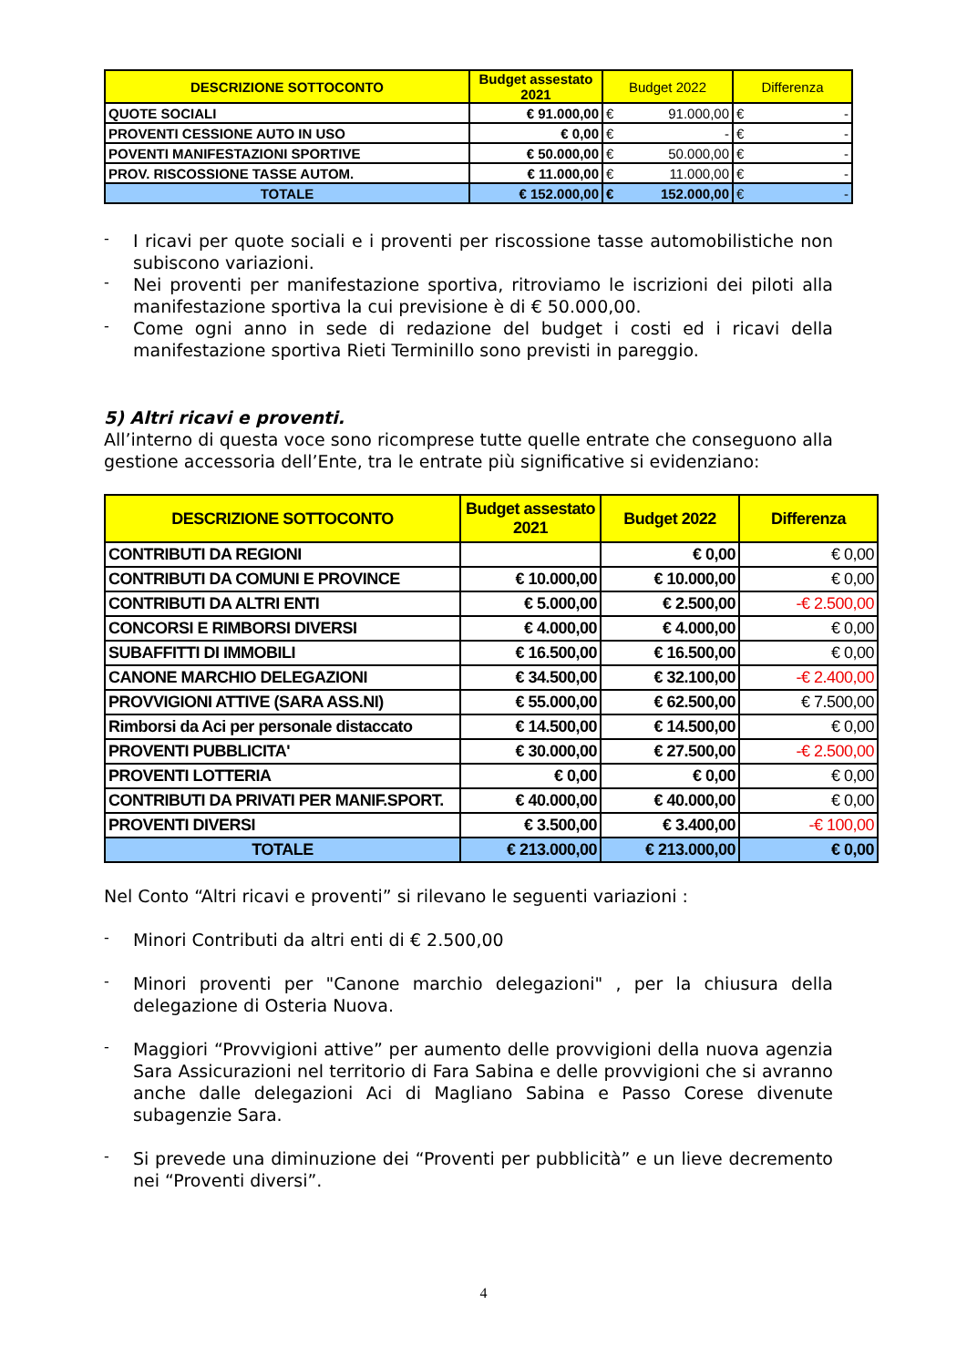| DESCRIZIONE SOTTOCONTO | Budget assestato 2021 | Budget 2022 | Differenza |
| --- | --- | --- | --- |
| QUOTE SOCIALI | € 91.000,00 | € 91.000,00 | € - |
| PROVENTI CESSIONE AUTO IN USO | € 0,00 | € - | € - |
| POVENTI MANIFESTAZIONI SPORTIVE | € 50.000,00 | € 50.000,00 | € - |
| PROV. RISCOSSIONE TASSE AUTOM. | € 11.000,00 | € 11.000,00 | € - |
| TOTALE | € 152.000,00 | € 152.000,00 | € - |
-
I ricavi per quote sociali e i proventi per riscossione tasse automobilistiche non subiscono variazioni.
-
Nei proventi per manifestazione sportiva, ritroviamo le iscrizioni dei piloti alla manifestazione sportiva la cui previsione è di € 50.000,00.
-
Come ogni anno in sede di redazione del budget i costi ed i ricavi della manifestazione sportiva Rieti Terminillo sono previsti in pareggio.
5) Altri ricavi e proventi.
All’interno di questa voce sono ricomprese tutte quelle entrate che conseguono alla gestione accessoria dell’Ente, tra le entrate più significative si evidenziano:
| DESCRIZIONE SOTTOCONTO | Budget assestato 2021 | Budget 2022 | Differenza |
| --- | --- | --- | --- |
| CONTRIBUTI DA REGIONI | | € 0,00 | € 0,00 |
| CONTRIBUTI DA COMUNI E PROVINCE | € 10.000,00 | € 10.000,00 | € 0,00 |
| CONTRIBUTI DA ALTRI ENTI | € 5.000,00 | € 2.500,00 | -€ 2.500,00 |
| CONCORSI E RIMBORSI DIVERSI | € 4.000,00 | € 4.000,00 | € 0,00 |
| SUBAFFITTI DI IMMOBILI | € 16.500,00 | € 16.500,00 | € 0,00 |
| CANONE MARCHIO DELEGAZIONI | € 34.500,00 | € 32.100,00 | -€ 2.400,00 |
| PROVVIGIONI ATTIVE (SARA ASS.NI) | € 55.000,00 | € 62.500,00 | € 7.500,00 |
| Rimborsi da Aci per personale distaccato | € 14.500,00 | € 14.500,00 | € 0,00 |
| PROVENTI PUBBLICITA' | € 30.000,00 | € 27.500,00 | -€ 2.500,00 |
| PROVENTI LOTTERIA | € 0,00 | € 0,00 | € 0,00 |
| CONTRIBUTI DA PRIVATI PER MANIF.SPORT. | € 40.000,00 | € 40.000,00 | € 0,00 |
| PROVENTI DIVERSI | € 3.500,00 | € 3.400,00 | -€ 100,00 |
| TOTALE | € 213.000,00 | € 213.000,00 | € 0,00 |
Nel Conto “Altri ricavi e proventi” si rilevano le seguenti variazioni :
-
Minori Contributi da altri enti di € 2.500,00
-
Minori proventi per "Canone marchio delegazioni" , per la chiusura della delegazione di Osteria Nuova.
-
Maggiori “Provvigioni attive” per aumento delle provvigioni della nuova agenzia Sara Assicurazioni nel territorio di Fara Sabina e delle provvigioni che si avranno anche dalle delegazioni Aci di Magliano Sabina e Passo Corese divenute subagenzie Sara.
-
Si prevede una diminuzione dei “Proventi per pubblicità” e un lieve decremento nei “Proventi diversi”.
4